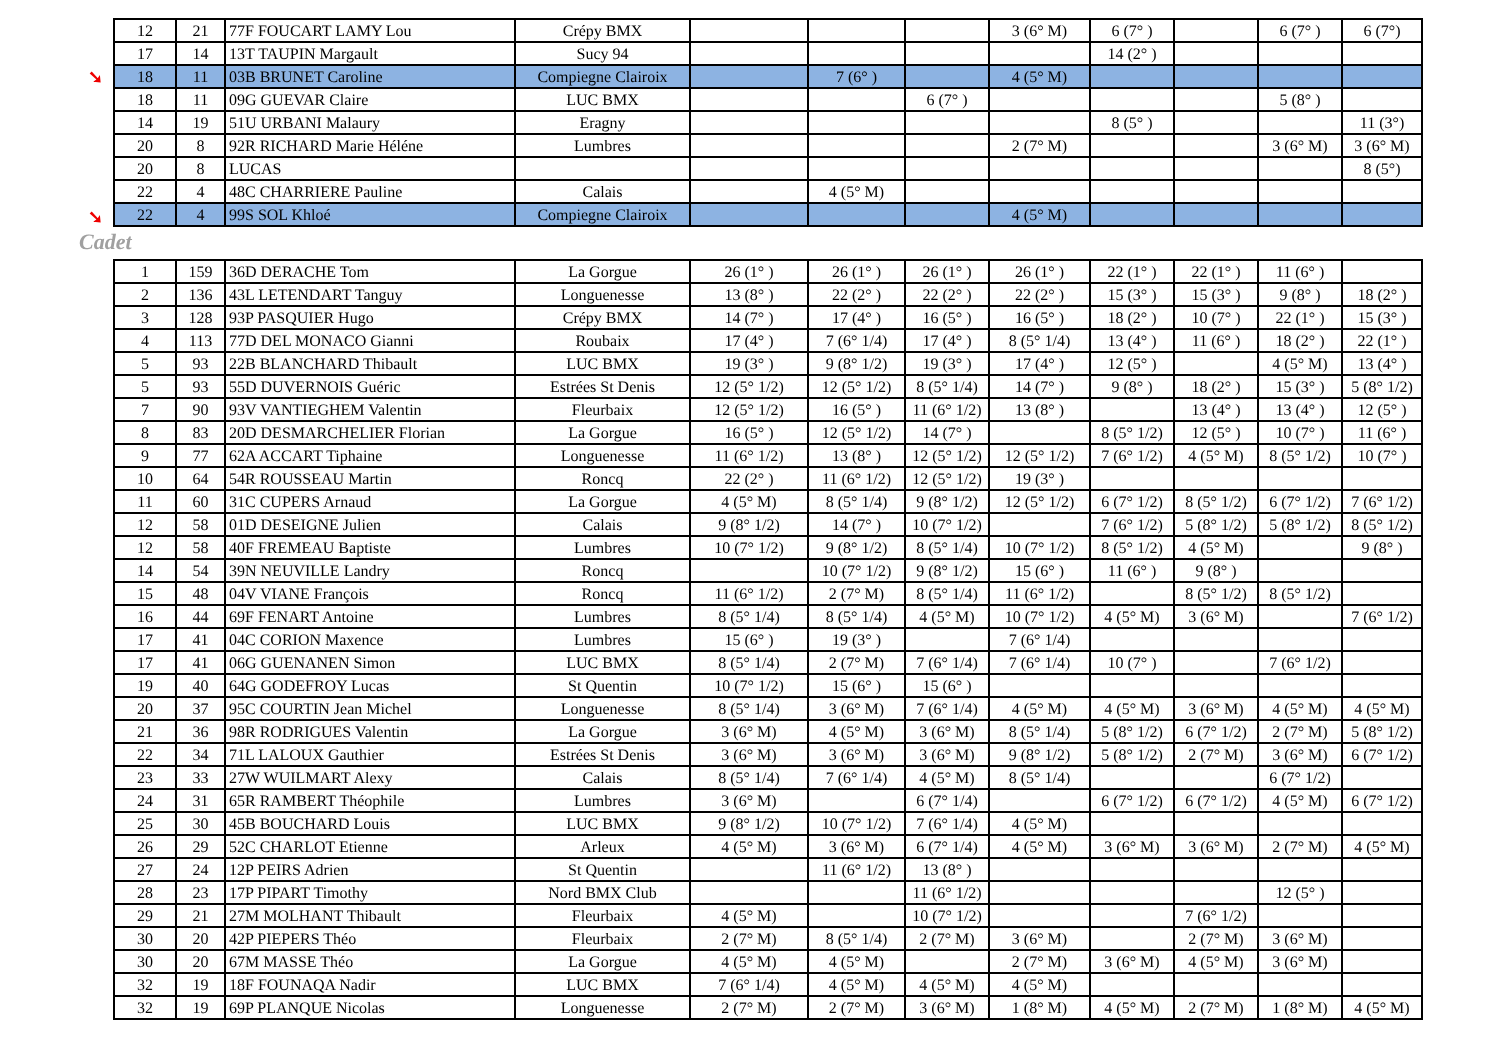➘
➘
| 12 | 21 | 77F FOUCART LAMY Lou | Crépy BMX | | | | 3 (6° M) | 6 (7° ) | | 6 (7° ) | 6 (7°) |
| 17 | 14 | 13T TAUPIN Margault | Sucy 94 | | | | | 14 (2° ) | | | |
| 18 | 11 | 03B BRUNET Caroline | Compiegne Clairoix | | 7 (6° ) | | 4 (5° M) | | | | |
| 18 | 11 | 09G GUEVAR Claire | LUC BMX | | | 6 (7° ) | | | | 5 (8° ) | |
| 14 | 19 | 51U URBANI Malaury | Eragny | | | | | 8 (5° ) | | | 11 (3°) |
| 20 | 8 | 92R RICHARD Marie Héléne | Lumbres | | | | 2 (7° M) | | | 3 (6° M) | 3 (6° M) |
| 20 | 8 | LUCAS | | | | | | | | | 8 (5°) |
| 22 | 4 | 48C CHARRIERE Pauline | Calais | | 4 (5° M) | | | | | | |
| 22 | 4 | 99S SOL Khloé | Compiegne Clairoix | | | | 4 (5° M) | | | | |
Cadet
| 1 | 159 | 36D DERACHE Tom | La Gorgue | 26 (1° ) | 26 (1° ) | 26 (1° ) | 26 (1° ) | 22 (1° ) | 22 (1° ) | 11 (6° ) | |
| 2 | 136 | 43L LETENDART Tanguy | Longuenesse | 13 (8° ) | 22 (2° ) | 22 (2° ) | 22 (2° ) | 15 (3° ) | 15 (3° ) | 9 (8° ) | 18 (2° ) |
| 3 | 128 | 93P PASQUIER Hugo | Crépy BMX | 14 (7° ) | 17 (4° ) | 16 (5° ) | 16 (5° ) | 18 (2° ) | 10 (7° ) | 22 (1° ) | 15 (3° ) |
| 4 | 113 | 77D DEL MONACO Gianni | Roubaix | 17 (4° ) | 7 (6° 1/4) | 17 (4° ) | 8 (5° 1/4) | 13 (4° ) | 11 (6° ) | 18 (2° ) | 22 (1° ) |
| 5 | 93 | 22B BLANCHARD Thibault | LUC BMX | 19 (3° ) | 9 (8° 1/2) | 19 (3° ) | 17 (4° ) | 12 (5° ) | | 4 (5° M) | 13 (4° ) |
| 5 | 93 | 55D DUVERNOIS Guéric | Estrées St Denis | 12 (5° 1/2) | 12 (5° 1/2) | 8 (5° 1/4) | 14 (7° ) | 9 (8° ) | 18 (2° ) | 15 (3° ) | 5 (8° 1/2) |
| 7 | 90 | 93V VANTIEGHEM Valentin | Fleurbaix | 12 (5° 1/2) | 16 (5° ) | 11 (6° 1/2) | 13 (8° ) | | 13 (4° ) | 13 (4° ) | 12 (5° ) |
| 8 | 83 | 20D DESMARCHELIER Florian | La Gorgue | 16 (5° ) | 12 (5° 1/2) | 14 (7° ) | | 8 (5° 1/2) | 12 (5° ) | 10 (7° ) | 11 (6° ) |
| 9 | 77 | 62A ACCART Tiphaine | Longuenesse | 11 (6° 1/2) | 13 (8° ) | 12 (5° 1/2) | 12 (5° 1/2) | 7 (6° 1/2) | 4 (5° M) | 8 (5° 1/2) | 10 (7° ) |
| 10 | 64 | 54R ROUSSEAU Martin | Roncq | 22 (2° ) | 11 (6° 1/2) | 12 (5° 1/2) | 19 (3° ) | | | | |
| 11 | 60 | 31C CUPERS Arnaud | La Gorgue | 4 (5° M) | 8 (5° 1/4) | 9 (8° 1/2) | 12 (5° 1/2) | 6 (7° 1/2) | 8 (5° 1/2) | 6 (7° 1/2) | 7 (6° 1/2) |
| 12 | 58 | 01D DESEIGNE Julien | Calais | 9 (8° 1/2) | 14 (7° ) | 10 (7° 1/2) | | 7 (6° 1/2) | 5 (8° 1/2) | 5 (8° 1/2) | 8 (5° 1/2) |
| 12 | 58 | 40F FREMEAU Baptiste | Lumbres | 10 (7° 1/2) | 9 (8° 1/2) | 8 (5° 1/4) | 10 (7° 1/2) | 8 (5° 1/2) | 4 (5° M) | | 9 (8° ) |
| 14 | 54 | 39N NEUVILLE Landry | Roncq | | 10 (7° 1/2) | 9 (8° 1/2) | 15 (6° ) | 11 (6° ) | 9 (8° ) | | |
| 15 | 48 | 04V VIANE François | Roncq | 11 (6° 1/2) | 2 (7° M) | 8 (5° 1/4) | 11 (6° 1/2) | | 8 (5° 1/2) | 8 (5° 1/2) | |
| 16 | 44 | 69F FENART Antoine | Lumbres | 8 (5° 1/4) | 8 (5° 1/4) | 4 (5° M) | 10 (7° 1/2) | 4 (5° M) | 3 (6° M) | | 7 (6° 1/2) |
| 17 | 41 | 04C CORION Maxence | Lumbres | 15 (6° ) | 19 (3° ) | | 7 (6° 1/4) | | | | |
| 17 | 41 | 06G GUENANEN Simon | LUC BMX | 8 (5° 1/4) | 2 (7° M) | 7 (6° 1/4) | 7 (6° 1/4) | 10 (7° ) | | 7 (6° 1/2) | |
| 19 | 40 | 64G GODEFROY Lucas | St Quentin | 10 (7° 1/2) | 15 (6° ) | 15 (6° ) | | | | | |
| 20 | 37 | 95C COURTIN Jean Michel | Longuenesse | 8 (5° 1/4) | 3 (6° M) | 7 (6° 1/4) | 4 (5° M) | 4 (5° M) | 3 (6° M) | 4 (5° M) | 4 (5° M) |
| 21 | 36 | 98R RODRIGUES Valentin | La Gorgue | 3 (6° M) | 4 (5° M) | 3 (6° M) | 8 (5° 1/4) | 5 (8° 1/2) | 6 (7° 1/2) | 2 (7° M) | 5 (8° 1/2) |
| 22 | 34 | 71L LALOUX Gauthier | Estrées St Denis | 3 (6° M) | 3 (6° M) | 3 (6° M) | 9 (8° 1/2) | 5 (8° 1/2) | 2 (7° M) | 3 (6° M) | 6 (7° 1/2) |
| 23 | 33 | 27W WUILMART Alexy | Calais | 8 (5° 1/4) | 7 (6° 1/4) | 4 (5° M) | 8 (5° 1/4) | | | 6 (7° 1/2) | |
| 24 | 31 | 65R RAMBERT Théophile | Lumbres | 3 (6° M) | | 6 (7° 1/4) | | 6 (7° 1/2) | 6 (7° 1/2) | 4 (5° M) | 6 (7° 1/2) |
| 25 | 30 | 45B BOUCHARD Louis | LUC BMX | 9 (8° 1/2) | 10 (7° 1/2) | 7 (6° 1/4) | 4 (5° M) | | | | |
| 26 | 29 | 52C CHARLOT Etienne | Arleux | 4 (5° M) | 3 (6° M) | 6 (7° 1/4) | 4 (5° M) | 3 (6° M) | 3 (6° M) | 2 (7° M) | 4 (5° M) |
| 27 | 24 | 12P PEIRS Adrien | St Quentin | | 11 (6° 1/2) | 13 (8° ) | | | | | |
| 28 | 23 | 17P PIPART Timothy | Nord BMX Club | | | 11 (6° 1/2) | | | | 12 (5° ) | |
| 29 | 21 | 27M MOLHANT Thibault | Fleurbaix | 4 (5° M) | | 10 (7° 1/2) | | | 7 (6° 1/2) | | |
| 30 | 20 | 42P PIEPERS Théo | Fleurbaix | 2 (7° M) | 8 (5° 1/4) | 2 (7° M) | 3 (6° M) | | 2 (7° M) | 3 (6° M) | |
| 30 | 20 | 67M MASSE Théo | La Gorgue | 4 (5° M) | 4 (5° M) | | 2 (7° M) | 3 (6° M) | 4 (5° M) | 3 (6° M) | |
| 32 | 19 | 18F FOUNAQA Nadir | LUC BMX | 7 (6° 1/4) | 4 (5° M) | 4 (5° M) | 4 (5° M) | | | | |
| 32 | 19 | 69P PLANQUE Nicolas | Longuenesse | 2 (7° M) | 2 (7° M) | 3 (6° M) | 1 (8° M) | 4 (5° M) | 2 (7° M) | 1 (8° M) | 4 (5° M) |